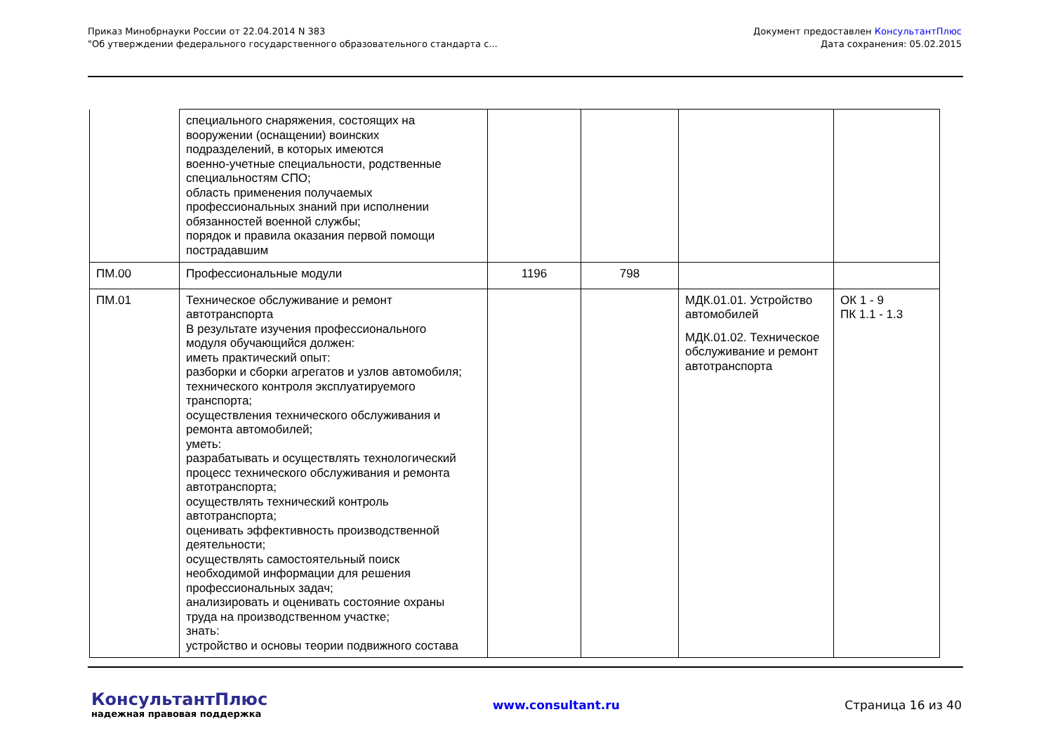Приказ Минобрнауки России от 22.04.2014 N 383
"Об утверждении федерального государственного образовательного стандарта с...
Документ предоставлен КонсультантПлюс
Дата сохранения: 05.02.2015
| | специального снаряжения, состоящих на вооружении (оснащении) воинских подразделений, в которых имеются военно-учетные специальности, родственные специальностям СПО; область применения получаемых профессиональных знаний при исполнении обязанностей военной службы; порядок и правила оказания первой помощи пострадавшим | | | | |
| ПМ.00 | Профессиональные модули | 1196 | 798 | | |
| ПМ.01 | Техническое обслуживание и ремонт автотранспорта В результате изучения профессионального модуля обучающийся должен: иметь практический опыт: разборки и сборки агрегатов и узлов автомобиля; технического контроля эксплуатируемого транспорта; осуществления технического обслуживания и ремонта автомобилей; уметь: разрабатывать и осуществлять технологический процесс технического обслуживания и ремонта автотранспорта; осуществлять технический контроль автотранспорта; оценивать эффективность производственной деятельности; осуществлять самостоятельный поиск необходимой информации для решения профессиональных задач; анализировать и оценивать состояние охраны труда на производственном участке; знать: устройство и основы теории подвижного состава | | | МДК.01.01. Устройство автомобилей МДК.01.02. Техническое обслуживание и ремонт автотранспорта | ОК 1 - 9 ПК 1.1 - 1.3 |
КонсультантПлюс
надежная правовая поддержка
www.consultant.ru Страница 16 из 40